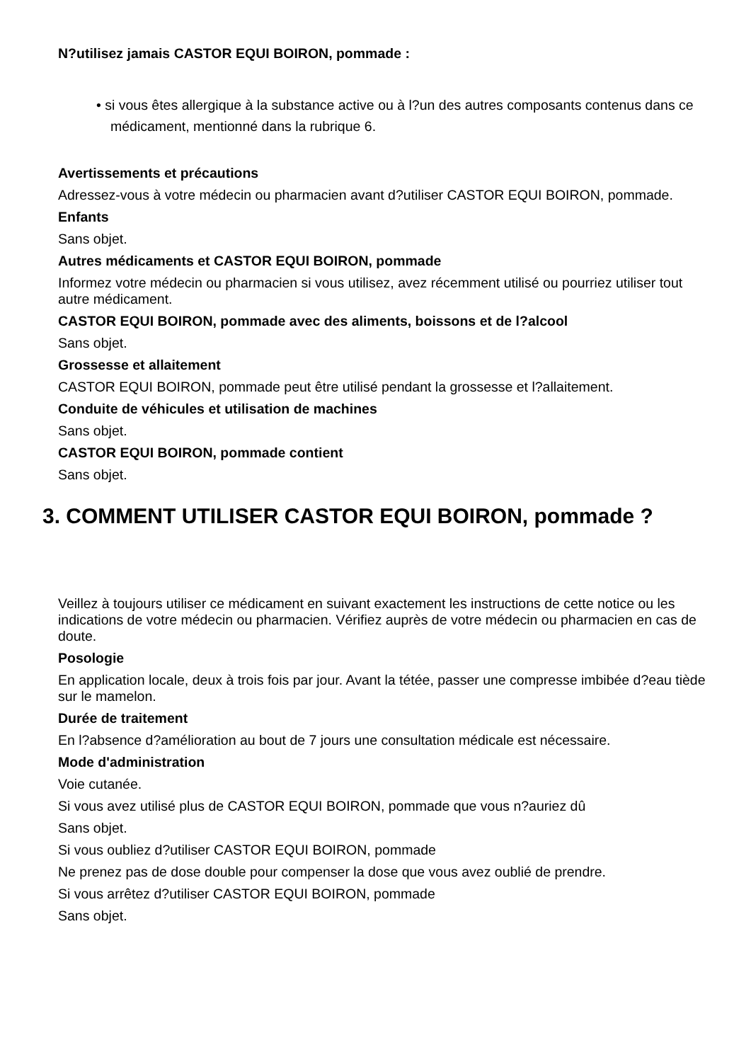N?utilisez jamais CASTOR EQUI BOIRON, pommade :
• si vous êtes allergique à la substance active ou à l?un des autres composants contenus dans ce médicament, mentionné dans la rubrique 6.
Avertissements et précautions
Adressez-vous à votre médecin ou pharmacien avant d?utiliser CASTOR EQUI BOIRON, pommade.
Enfants
Sans objet.
Autres médicaments et CASTOR EQUI BOIRON, pommade
Informez votre médecin ou pharmacien si vous utilisez, avez récemment utilisé ou pourriez utiliser tout autre médicament.
CASTOR EQUI BOIRON, pommade avec des aliments, boissons et de l?alcool
Sans objet.
Grossesse et allaitement
CASTOR EQUI BOIRON, pommade peut être utilisé pendant la grossesse et l?allaitement.
Conduite de véhicules et utilisation de machines
Sans objet.
CASTOR EQUI BOIRON, pommade contient
Sans objet.
3. COMMENT UTILISER CASTOR EQUI BOIRON, pommade ?
Veillez à toujours utiliser ce médicament en suivant exactement les instructions de cette notice ou les indications de votre médecin ou pharmacien. Vérifiez auprès de votre médecin ou pharmacien en cas de doute.
Posologie
En application locale, deux à trois fois par jour. Avant la tétée, passer une compresse imbibée d?eau tiède sur le mamelon.
Durée de traitement
En l?absence d?amélioration au bout de 7 jours une consultation médicale est nécessaire.
Mode d'administration
Voie cutanée.
Si vous avez utilisé plus de CASTOR EQUI BOIRON, pommade que vous n?auriez dû
Sans objet.
Si vous oubliez d?utiliser CASTOR EQUI BOIRON, pommade
Ne prenez pas de dose double pour compenser la dose que vous avez oublié de prendre.
Si vous arrêtez d?utiliser CASTOR EQUI BOIRON, pommade
Sans objet.